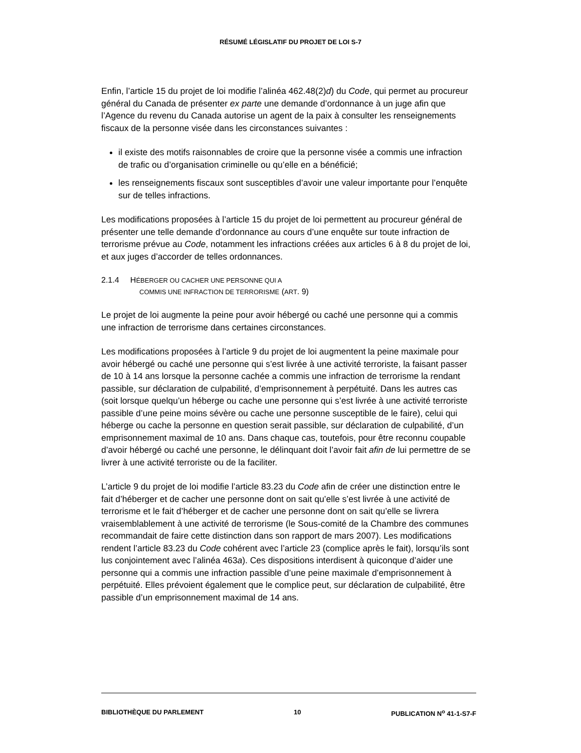RÉSUMÉ LÉGISLATIF DU PROJET DE LOI S-7
Enfin, l’article 15 du projet de loi modifie l’alinéa 462.48(2)d) du Code, qui permet au procureur général du Canada de présenter ex parte une demande d’ordonnance à un juge afin que l’Agence du revenu du Canada autorise un agent de la paix à consulter les renseignements fiscaux de la personne visée dans les circonstances suivantes :
il existe des motifs raisonnables de croire que la personne visée a commis une infraction de trafic ou d’organisation criminelle ou qu’elle en a bénéficié;
les renseignements fiscaux sont susceptibles d’avoir une valeur importante pour l’enquête sur de telles infractions.
Les modifications proposées à l’article 15 du projet de loi permettent au procureur général de présenter une telle demande d’ordonnance au cours d’une enquête sur toute infraction de terrorisme prévue au Code, notamment les infractions créées aux articles 6 à 8 du projet de loi, et aux juges d’accorder de telles ordonnances.
2.1.4 HÉBERGER OU CACHER UNE PERSONNE QUI A
COMMIS UNE INFRACTION DE TERRORISME (ART. 9)
Le projet de loi augmente la peine pour avoir hébergé ou caché une personne qui a commis une infraction de terrorisme dans certaines circonstances.
Les modifications proposées à l’article 9 du projet de loi augmentent la peine maximale pour avoir hébergé ou caché une personne qui s’est livrée à une activité terroriste, la faisant passer de 10 à 14 ans lorsque la personne cachée a commis une infraction de terrorisme la rendant passible, sur déclaration de culpabilité, d’emprisonnement à perpétuité. Dans les autres cas (soit lorsque quelqu’un héberge ou cache une personne qui s’est livrée à une activité terroriste passible d’une peine moins sévère ou cache une personne susceptible de le faire), celui qui héberge ou cache la personne en question serait passible, sur déclaration de culpabilité, d’un emprisonnement maximal de 10 ans. Dans chaque cas, toutefois, pour être reconnu coupable d’avoir hébergé ou caché une personne, le délinquant doit l’avoir fait afin de lui permettre de se livrer à une activité terroriste ou de la faciliter.
L’article 9 du projet de loi modifie l’article 83.23 du Code afin de créer une distinction entre le fait d’héberger et de cacher une personne dont on sait qu’elle s’est livrée à une activité de terrorisme et le fait d’héberger et de cacher une personne dont on sait qu’elle se livrera vraisemblablement à une activité de terrorisme (le Sous-comité de la Chambre des communes recommandait de faire cette distinction dans son rapport de mars 2007). Les modifications rendent l’article 83.23 du Code cohérent avec l’article 23 (complice après le fait), lorsqu’ils sont lus conjointement avec l’alinéa 463a). Ces dispositions interdisent à quiconque d’aider une personne qui a commis une infraction passible d’une peine maximale d’emprisonnement à perpétuité. Elles prévoient également que le complice peut, sur déclaration de culpabilité, être passible d’un emprisonnement maximal de 14 ans.
BIBLIOTHÈQUE DU PARLEMENT 10 PUBLICATION N<sup>o</sup> 41-1-S7-F